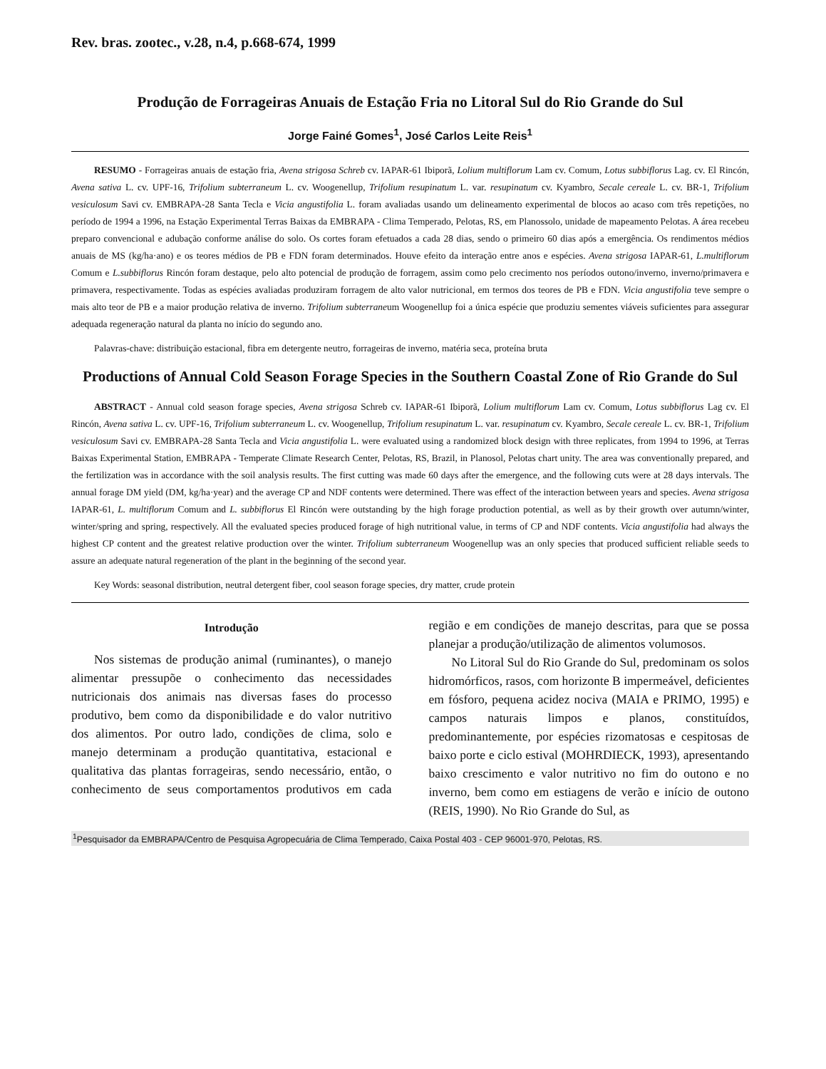Rev. bras. zootec., v.28, n.4, p.668-674, 1999
Produção de Forrageiras Anuais de Estação Fria no Litoral Sul do Rio Grande do Sul
Jorge Fainé Gomes<sup>1</sup>, José Carlos Leite Reis<sup>1</sup>
RESUMO - Forrageiras anuais de estação fria, Avena strigosa Schreb cv. IAPAR-61 Ibiporã, Lolium multiflorum Lam cv. Comum, Lotus subbiflorus Lag. cv. El Rincón, Avena sativa L. cv. UPF-16, Trifolium subterraneum L. cv. Woogenellup, Trifolium resupinatum L. var. resupinatum cv. Kyambro, Secale cereale L. cv. BR-1, Trifolium vesiculosum Savi cv. EMBRAPA-28 Santa Tecla e Vicia angustifolia L. foram avaliadas usando um delineamento experimental de blocos ao acaso com três repetições, no período de 1994 a 1996, na Estação Experimental Terras Baixas da EMBRAPA - Clima Temperado, Pelotas, RS, em Planossolo, unidade de mapeamento Pelotas. A área recebeu preparo convencional e adubação conforme análise do solo. Os cortes foram efetuados a cada 28 dias, sendo o primeiro 60 dias após a emergência. Os rendimentos médios anuais de MS (kg/ha·ano) e os teores médios de PB e FDN foram determinados. Houve efeito da interação entre anos e espécies. Avena strigosa IAPAR-61, L.multiflorum Comum e L.subbiflorus Rincón foram destaque, pelo alto potencial de produção de forragem, assim como pelo crecimento nos períodos outono/inverno, inverno/primavera e primavera, respectivamente. Todas as espécies avaliadas produziram forragem de alto valor nutricional, em termos dos teores de PB e FDN. Vicia angustifolia teve sempre o mais alto teor de PB e a maior produção relativa de inverno. Trifolium subterraneum Woogenellup foi a única espécie que produziu sementes viáveis suficientes para assegurar adequada regeneração natural da planta no início do segundo ano.
Palavras-chave: distribuição estacional, fibra em detergente neutro, forrageiras de inverno, matéria seca, proteína bruta
Productions of Annual Cold Season Forage Species in the Southern Coastal Zone of Rio Grande do Sul
ABSTRACT - Annual cold season forage species, Avena strigosa Schreb cv. IAPAR-61 Ibiporã, Lolium multiflorum Lam cv. Comum, Lotus subbiflorus Lag cv. El Rincón, Avena sativa L. cv. UPF-16, Trifolium subterraneum L. cv. Woogenellup, Trifolium resupinatum L. var. resupinatum cv. Kyambro, Secale cereale L. cv. BR-1, Trifolium vesiculosum Savi cv. EMBRAPA-28 Santa Tecla and Vicia angustifolia L. were evaluated using a randomized block design with three replicates, from 1994 to 1996, at Terras Baixas Experimental Station, EMBRAPA - Temperate Climate Research Center, Pelotas, RS, Brazil, in Planosol, Pelotas chart unity. The area was conventionally prepared, and the fertilization was in accordance with the soil analysis results. The first cutting was made 60 days after the emergence, and the following cuts were at 28 days intervals. The annual forage DM yield (DM, kg/ha·year) and the average CP and NDF contents were determined. There was effect of the interaction between years and species. Avena strigosa IAPAR-61, L. multiflorum Comum and L. subbiflorus El Rincón were outstanding by the high forage production potential, as well as by their growth over autumn/winter, winter/spring and spring, respectively. All the evaluated species produced forage of high nutritional value, in terms of CP and NDF contents. Vicia angustifolia had always the highest CP content and the greatest relative production over the winter. Trifolium subterraneum Woogenellup was an only species that produced sufficient reliable seeds to assure an adequate natural regeneration of the plant in the beginning of the second year.
Key Words: seasonal distribution, neutral detergent fiber, cool season forage species, dry matter, crude protein
Introdução
Nos sistemas de produção animal (ruminantes), o manejo alimentar pressupõe o conhecimento das necessidades nutricionais dos animais nas diversas fases do processo produtivo, bem como da disponibilidade e do valor nutritivo dos alimentos. Por outro lado, condições de clima, solo e manejo determinam a produção quantitativa, estacional e qualitativa das plantas forrageiras, sendo necessário, então, o conhecimento de seus comportamentos produtivos em cada região e em condições de manejo descritas, para que se possa planejar a produção/utilização de alimentos volumosos.
No Litoral Sul do Rio Grande do Sul, predominam os solos hidromórficos, rasos, com horizonte B impermeável, deficientes em fósforo, pequena acidez nociva (MAIA e PRIMO, 1995) e campos naturais limpos e planos, constituídos, predominantemente, por espécies rizomatosas e cespitosas de baixo porte e ciclo estival (MOHRDIECK, 1993), apresentando baixo crescimento e valor nutritivo no fim do outono e no inverno, bem como em estiagens de verão e início de outono (REIS, 1990). No Rio Grande do Sul, as
<sup>1</sup> Pesquisador da EMBRAPA/Centro de Pesquisa Agropecuária de Clima Temperado, Caixa Postal 403 - CEP 96001-970, Pelotas, RS.